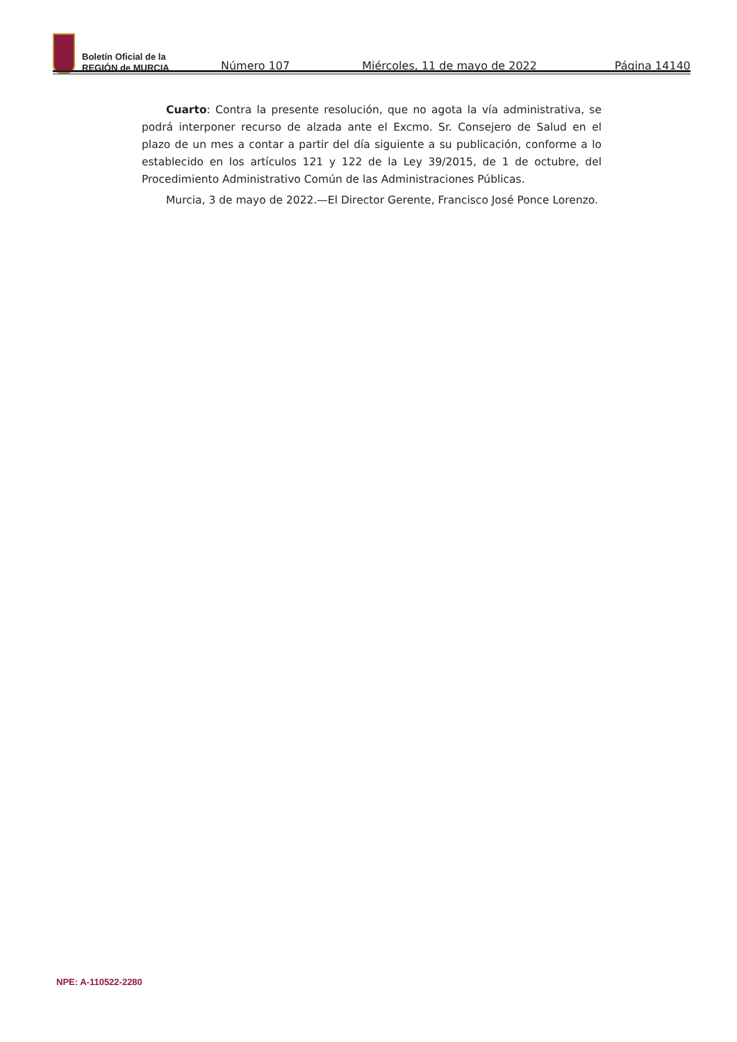Boletín Oficial de la
REGIÓN de MURCIA
Número 107 Miércoles, 11 de mayo de 2022 Página 14140
Cuarto: Contra la presente resolución, que no agota la vía administrativa, se podrá interponer recurso de alzada ante el Excmo. Sr. Consejero de Salud en el plazo de un mes a contar a partir del día siguiente a su publicación, conforme a lo establecido en los artículos 121 y 122 de la Ley 39/2015, de 1 de octubre, del Procedimiento Administrativo Común de las Administraciones Públicas.
Murcia, 3 de mayo de 2022.—El Director Gerente, Francisco José Ponce Lorenzo.
NPE: A-110522-2280